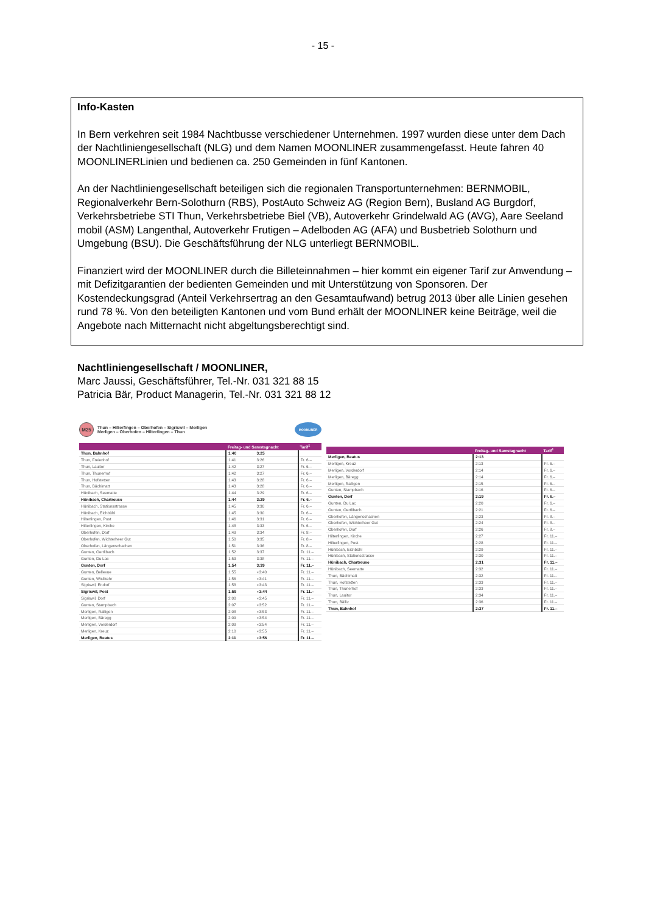- 15 -
Info-Kasten
In Bern verkehren seit 1984 Nachtbusse verschiedener Unternehmen. 1997 wurden diese unter dem Dach der Nachtliniengesellschaft (NLG) und dem Namen MOONLINER zusammengefasst. Heute fahren 40 MOONLINERLinien und bedienen ca. 250 Gemeinden in fünf Kantonen.
An der Nachtliniengesellschaft beteiligen sich die regionalen Transportunternehmen: BERNMOBIL, Regionalverkehr Bern-Solothurn (RBS), PostAuto Schweiz AG (Region Bern), Busland AG Burgdorf, Verkehrsbetriebe STI Thun, Verkehrsbetriebe Biel (VB), Autoverkehr Grindelwald AG (AVG), Aare Seeland mobil (ASM) Langenthal, Autoverkehr Frutigen – Adelboden AG (AFA) und Busbetrieb Solothurn und Umgebung (BSU). Die Geschäftsführung der NLG unterliegt BERNMOBIL.
Finanziert wird der MOONLINER durch die Billeteinnahmen – hier kommt ein eigener Tarif zur Anwendung – mit Defizitgarantien der bedienten Gemeinden und mit Unterstützung von Sponsoren. Der Kostendeckungsgrad (Anteil Verkehrsertrag an den Gesamtaufwand) betrug 2013 über alle Linien gesehen rund 78 %. Von den beteiligten Kantonen und vom Bund erhält der MOONLINER keine Beiträge, weil die Angebote nach Mitternacht nicht abgeltungsberechtigt sind.
Nachtliniengesellschaft / MOONLINER,
Marc Jaussi, Geschäftsführer, Tel.-Nr. 031 321 88 15
Patricia Bär, Product Managerin, Tel.-Nr. 031 321 88 12
M25
Thun – Hilterfingen – Oberhofen – Sigriswil – Merligen
Merligen – Oberhofen – Hilterfingen – Thun
MOONLINER
| | Freitag- und Samstagnacht | | | Tarif<sup>1</sup> |
| --- | --- | --- | --- | --- |
| Thun, Bahnhof | 1:40 | 3:25 | | |
| Thun, Freienhof | 1:41 | 3:26 | | Fr. 6.– |
| Thun, Lauitor | 1:42 | 3:27 | | Fr. 6.– |
| Thun, Thunerhof | 1:42 | 3:27 | | Fr. 6.– |
| Thun, Hofstetten | 1:43 | 3:28 | | Fr. 6.– |
| Thun, Bächimatt | 1:43 | 3:28 | | Fr. 6.– |
| Hünibach, Seematte | 1:44 | 3:29 | | Fr. 6.– |
| Hünibach, Chartreuse | 1:44 | 3:29 | | Fr. 6.– |
| Hünibach, Stationsstrasse | 1:45 | 3:30 | | Fr. 6.– |
| Hünibach, Eichbühl | 1:45 | 3:30 | | Fr. 6.– |
| Hilterfingen, Post | 1:46 | 3:31 | | Fr. 6.– |
| Hilterfingen, Kirche | 1:48 | 3:33 | | Fr. 6.– |
| Oberhofen, Dorf | 1:49 | 3:34 | | Fr. 8.– |
| Oberhofen, Wichterheer Gut | 1:50 | 3:35 | | Fr. 8.– |
| Oberhofen, Längenschachen | 1:51 | 3:36 | | Fr. 8.– |
| Gunten, Oertlibach | 1:52 | 3:37 | | Fr. 11.– |
| Gunten, Du Lac | 1:53 | 3:38 | | Fr. 11.– |
| Gunten, Dorf | 1:54 | 3:39 | | Fr. 11.– |
| Gunten, Bellevue | 1:55 | ◖3:40 | | Fr. 11.– |
| Gunten, Wislikehr | 1:56 | ◖3:41 | | Fr. 11.– |
| Sigriswil, Endorf | 1:58 | ◖3:43 | | Fr. 11.– |
| Sigriswil, Post | 1:59 | ◖3:44 | | Fr. 11.– |
| Sigriswil, Dorf | 2:00 | ◖3:45 | | Fr. 11.– |
| Gunten, Stampbach | 2:07 | ◖3:52 | | Fr. 11.– |
| Merligen, Ralligen | 2:08 | ◖3:53 | | Fr. 11.– |
| Merligen, Bäregg | 2:09 | ◖3:54 | | Fr. 11.– |
| Merligen, Vorderdorf | 2:09 | ◖3:54 | | Fr. 11.– |
| Merligen, Kreuz | 2:10 | ◖3:55 | | Fr. 11.– |
| Merligen, Beatus | 2:11 | ◖3:56 | | Fr. 11.– |
| | Freitag- und Samstagnacht | | | Tarif<sup>1</sup> |
| --- | --- | --- | --- | --- |
| Merligen, Beatus | 2:13 | | | |
| Merligen, Kreuz | 2:13 | | | Fr. 6.– |
| Merligen, Vorderdorf | 2:14 | | | Fr. 6.– |
| Merligen, Bäregg | 2:14 | | | Fr. 6.– |
| Merligen, Ralligen | 2:15 | | | Fr. 6.– |
| Gunten, Stampbach | 2:16 | | | Fr. 6.– |
| Gunten, Dorf | 2:19 | | | Fr. 6.– |
| Gunten, Du Lac | 2:20 | | | Fr. 6.– |
| Gunten, Oertlibach | 2:21 | | | Fr. 6.– |
| Oberhofen, Längenschachen | 2:23 | | | Fr. 8.– |
| Oberhofen, Wichterheer Gut | 2:24 | | | Fr. 8.– |
| Oberhofen, Dorf | 2:26 | | | Fr. 8.– |
| Hilterfingen, Kirche | 2:27 | | | Fr. 11.– |
| Hilterfingen, Post | 2:28 | | | Fr. 11.– |
| Hünibach, Eichbühl | 2:29 | | | Fr. 11.– |
| Hünibach, Stationsstrasse | 2:30 | | | Fr. 11.– |
| Hünibach, Chartreuse | 2:31 | | | Fr. 11.– |
| Hünibach, Seematte | 2:32 | | | Fr. 11.– |
| Thun, Bächimatt | 2:32 | | | Fr. 11.– |
| Thun, Hofstetten | 2:33 | | | Fr. 11.– |
| Thun, Thunerhof | 2:33 | | | Fr. 11.– |
| Thun, Lauitor | 2:34 | | | Fr. 11.– |
| Thun, Bälliz | 2:36 | | | Fr. 11.– |
| Thun, Bahnhof | 2:37 | | | Fr. 11.– |